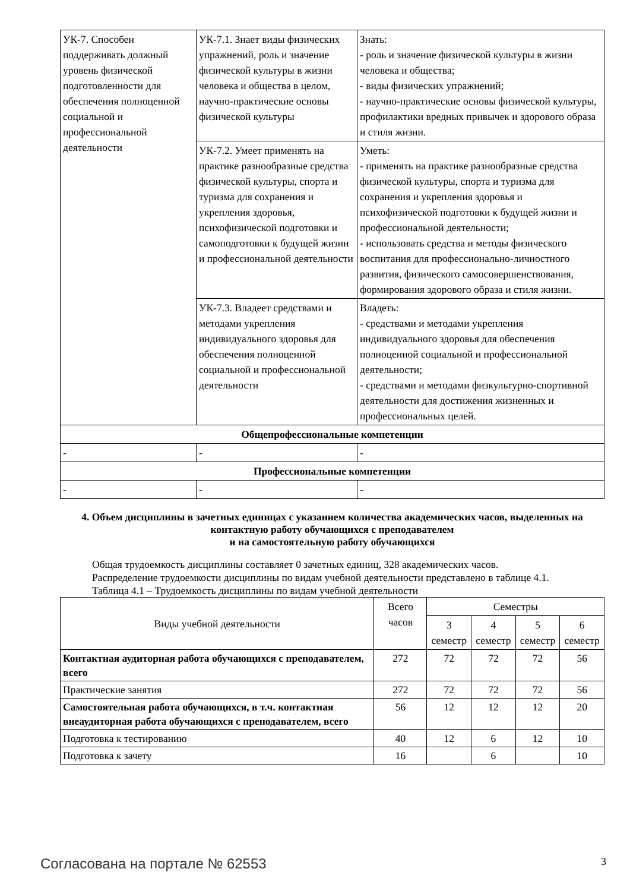| УК-7. Способен поддерживать должный уровень физической подготовленности для обеспечения полноценной социальной и профессиональной деятельности | УК-7.1. Знает виды физических упражнений, роль и значение физической культуры в жизни человека и общества в целом, научно-практические основы физической культуры | Знать: - роль и значение физической культуры в жизни человека и общества; - виды физических упражнений; - научно-практические основы физической культуры, профилактики вредных привычек и здорового образа и стиля жизни. |
| | УК-7.2. Умеет применять на практике разнообразные средства физической культуры, спорта и туризма для сохранения и укрепления здоровья, психофизической подготовки и самоподготовки к будущей жизни и профессиональной деятельности | Уметь: - применять на практике разнообразные средства физической культуры, спорта и туризма для сохранения и укрепления здоровья и психофизической подготовки к будущей жизни и профессиональной деятельности; - использовать средства и методы физического воспитания для профессионально-личностного развития, физического самосовершенствования, формирования здорового образа и стиля жизни. |
| | УК-7.3. Владеет средствами и методами укрепления индивидуального здоровья для обеспечения полноценной социальной и профессиональной деятельности | Владеть: - средствами и методами укрепления индивидуального здоровья для обеспечения полноценной социальной и профессиональной деятельности; - средствами и методами физкультурно-спортивной деятельности для достижения жизненных и профессиональных целей. |
| Общепрофессиональные компетенции | | |
| - | - | - |
| Профессиональные компетенции | | |
| - | - | - |
4. Объем дисциплины в зачетных единицах с указанием количества академических часов, выделенных на контактную работу обучающихся с преподавателем
и на самостоятельную работу обучающихся
Общая трудоемкость дисциплины составляет 0 зачетных единиц, 328 академических часов.
Распределение трудоемкости дисциплины по видам учебной деятельности представлено в таблице 4.1.
Таблица 4.1 – Трудоемкость дисциплины по видам учебной деятельности
| Виды учебной деятельности | Всего часов | Семестры | | | |
| --- | --- | --- | --- | --- | --- |
| | | 3 семестр | 4 семестр | 5 семестр | 6 семестр |
| Контактная аудиторная работа обучающихся с преподавателем, всего | 272 | 72 | 72 | 72 | 56 |
| Практические занятия | 272 | 72 | 72 | 72 | 56 |
| Самостоятельная работа обучающихся, в т.ч. контактная внеаудиторная работа обучающихся с преподавателем, всего | 56 | 12 | 12 | 12 | 20 |
| Подготовка к тестированию | 40 | 12 | 6 | 12 | 10 |
| Подготовка к зачету | 16 | | 6 | | 10 |
Согласована на портале № 62553 3